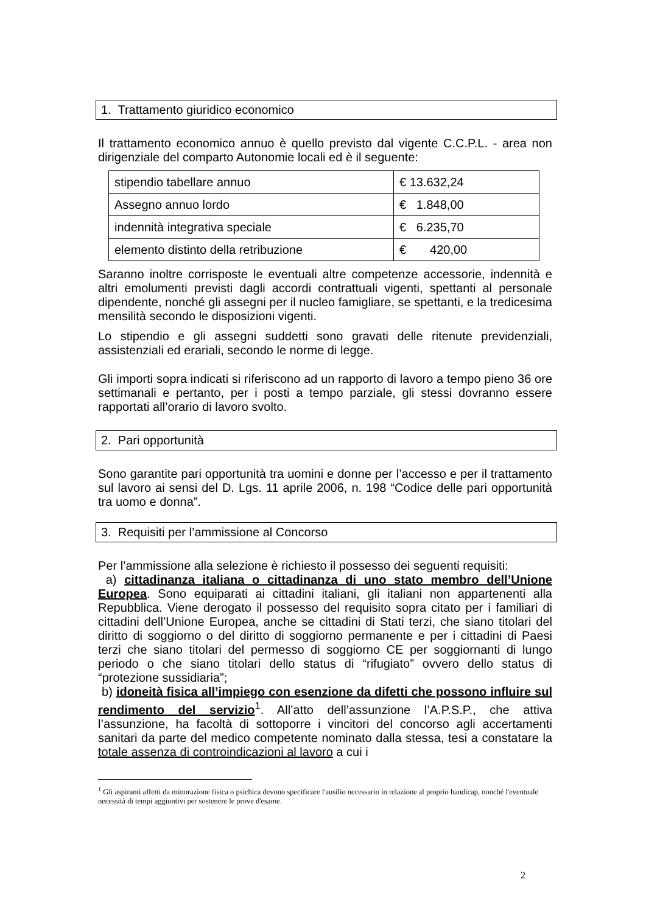1. Trattamento giuridico economico
Il trattamento economico annuo è quello previsto dal vigente C.C.P.L. - area non dirigenziale del comparto Autonomie locali ed è il seguente:
| stipendio tabellare annuo | € 13.632,24 |
| Assegno annuo lordo | € 1.848,00 |
| indennità integrativa speciale | € 6.235,70 |
| elemento distinto della retribuzione | € 420,00 |
Saranno inoltre corrisposte le eventuali altre competenze accessorie, indennità e altri emolumenti previsti dagli accordi contrattuali vigenti, spettanti al personale dipendente, nonché gli assegni per il nucleo famigliare, se spettanti, e la tredicesima mensilità secondo le disposizioni vigenti.
Lo stipendio e gli assegni suddetti sono gravati delle ritenute previdenziali, assistenziali ed erariali, secondo le norme di legge.
Gli importi sopra indicati si riferiscono ad un rapporto di lavoro a tempo pieno 36 ore settimanali e pertanto, per i posti a tempo parziale, gli stessi dovranno essere rapportati all’orario di lavoro svolto.
2. Pari opportunità
Sono garantite pari opportunità tra uomini e donne per l’accesso e per il trattamento sul lavoro ai sensi del D. Lgs. 11 aprile 2006, n. 198 “Codice delle pari opportunità tra uomo e donna”.
3. Requisiti per l’ammissione al Concorso
Per l’ammissione alla selezione è richiesto il possesso dei seguenti requisiti:
a) cittadinanza italiana o cittadinanza di uno stato membro dell’Unione Europea. Sono equiparati ai cittadini italiani, gli italiani non appartenenti alla Repubblica. Viene derogato il possesso del requisito sopra citato per i familiari di cittadini dell’Unione Europea, anche se cittadini di Stati terzi, che siano titolari del diritto di soggiorno o del diritto di soggiorno permanente e per i cittadini di Paesi terzi che siano titolari del permesso di soggiorno CE per soggiornanti di lungo periodo o che siano titolari dello status di “rifugiato” ovvero dello status di “protezione sussidiaria”;
b) idoneità fisica all’impiego con esenzione da difetti che possono influire sul rendimento del servizio<sup>1</sup>. All’atto dell’assunzione l’A.P.S.P., che attiva l’assunzione, ha facoltà di sottoporre i vincitori del concorso agli accertamenti sanitari da parte del medico competente nominato dalla stessa, tesi a constatare la totale assenza di controindicazioni al lavoro a cui i
<sup>1</sup> Gli aspiranti affetti da minorazione fisica o psichica devono specificare l'ausilio necessario in relazione al proprio handicap, nonché l'eventuale necessità di tempi aggiuntivi per sostenere le prove d'esame.
2